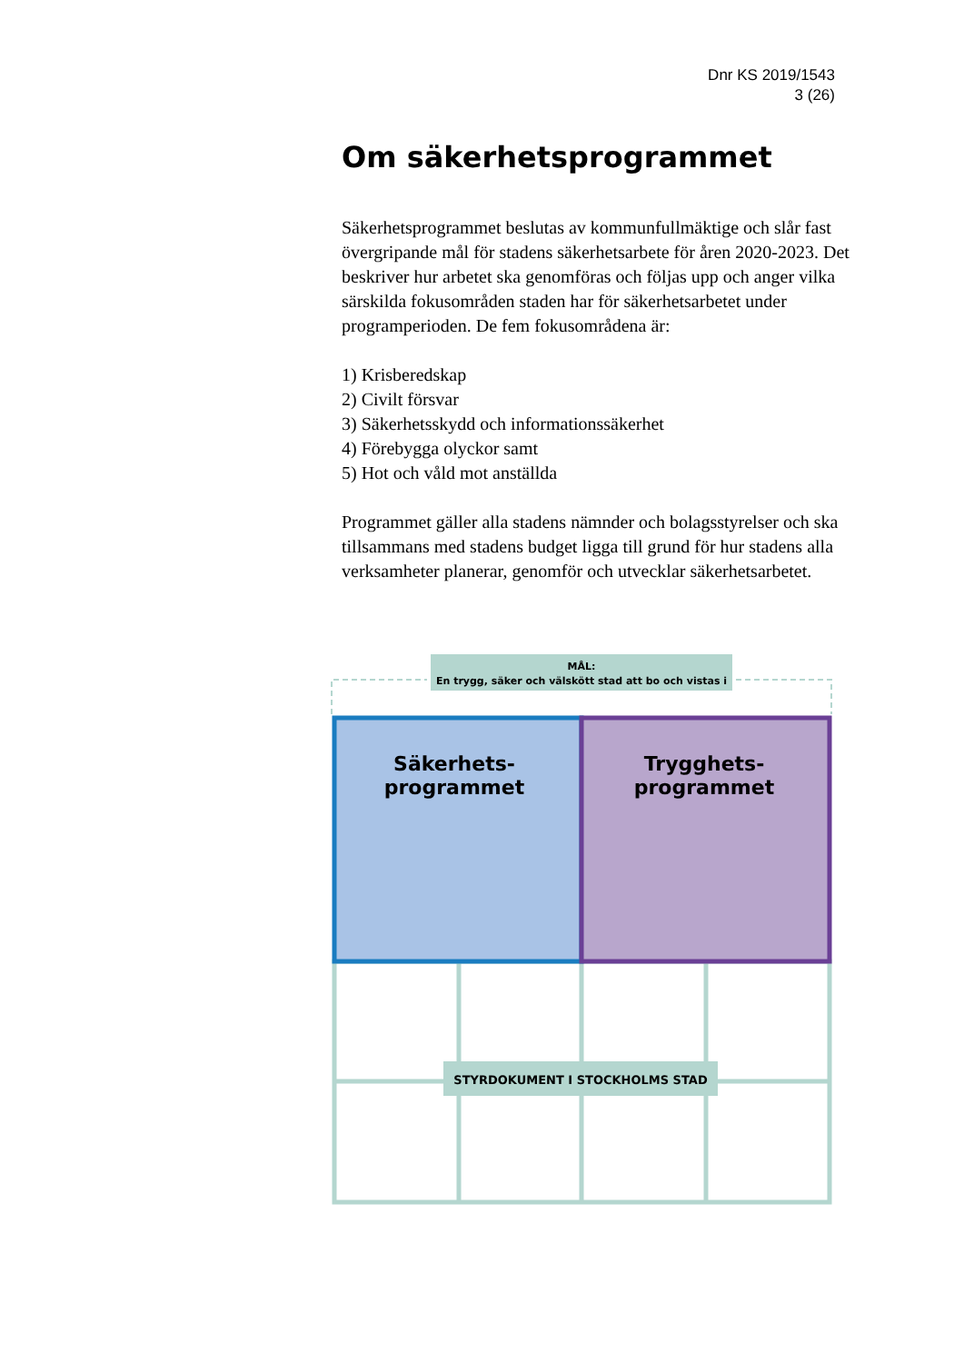Dnr KS 2019/1543
3 (26)
Om säkerhetsprogrammet
Säkerhetsprogrammet beslutas av kommunfullmäktige och slår fast övergripande mål för stadens säkerhetsarbete för åren 2020-2023. Det beskriver hur arbetet ska genomföras och följas upp och anger vilka särskilda fokusområden staden har för säkerhetsarbetet under programperioden. De fem fokusområdena är:
1) Krisberedskap
2) Civilt försvar
3) Säkerhetsskydd och informationssäkerhet
4) Förebygga olyckor samt
5) Hot och våld mot anställda
Programmet gäller alla stadens nämnder och bolagsstyrelser och ska tillsammans med stadens budget ligga till grund för hur stadens alla verksamheter planerar, genomför och utvecklar säkerhetsarbetet.
MÅL:
En trygg, säker och välskött stad att bo och vistas i
STYRDOKUMENT I STOCKHOLMS STAD
Säkerhets-
programmet
Trygghets-
programmet